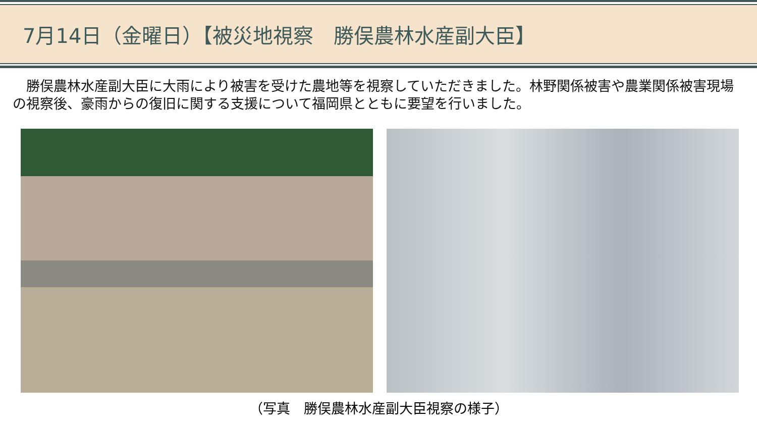7月14日（金曜日）【被災地視察　勝俣農林水産副大臣】
　勝俣農林水産副大臣に大雨により被害を受けた農地等を視察していただきました。林野関係被害や農業関係被害現場の視察後、豪雨からの復旧に関する支援について福岡県とともに要望を行いました。
（写真　勝俣農林水産副大臣視察の様子）